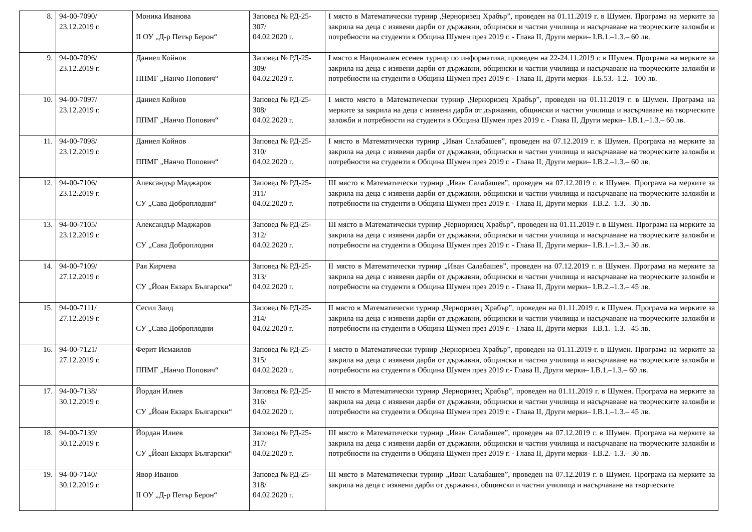| 8. | 94-00-7090/ 23.12.2019 г. | Моника Иванова II ОУ „Д-р Петър Берон“ | Заповед № РД-25-307/ 04.02.2020 г. | I място в Математически турнир „Черноризец Храбър”, проведен на 01.11.2019 г. в Шумен. Програма на мерките за закрила на деца с изявени дарби от държавни, общински и частни училища и насърчаване на творческите заложби и потребности на студенти в Община Шумен през 2019 г. - Глава II, Други мерки– I.В.1.–1.3.– 60 лв. |
| 9. | 94-00-7096/ 23.12.2019 г. | Даниел Койнов ППМГ „Нанчо Попович“ | Заповед № РД-25-309/ 04.02.2020 г. | I място в Национален есенен турнир по информатика, проведен на 22-24.11.2019 г. в Шумен. Програма на мерките за закрила на деца с изявени дарби от държавни, общински и частни училища и насърчаване на творческите заложби и потребности на студенти в Община Шумен през 2019 г. - Глава II, Други мерки– I.Б.53.–1.2.– 100 лв. |
| 10. | 94-00-7097/ 23.12.2019 г. | Даниел Койнов ППМГ „Нанчо Попович“ | Заповед № РД-25-308/ 04.02.2020 г. | I място място в Математически турнир „Черноризец Храбър”, проведен на 01.11.2019 г. в Шумен. Програма на мерките за закрила на деца с изявени дарби от държавни, общински и частни училища и насърчаване на творческите заложби и потребности на студенти в Община Шумен през 2019 г. - Глава II, Други мерки– I.В.1.–1.3.– 60 лв. |
| 11. | 94-00-7098/ 23.12.2019 г. | Даниел Койнов ППМГ „Нанчо Попович“ | Заповед № РД-25-310/ 04.02.2020 г. | I място в Математически турнир „Иван Салабашев”, проведен на 07.12.2019 г. в Шумен. Програма на мерките за закрила на деца с изявени дарби от държавни, общински и частни училища и насърчаване на творческите заложби и потребности на студенти в Община Шумен през 2019 г. - Глава II, Други мерки– I.В.2.–1.3.– 60 лв. |
| 12. | 94-00-7106/ 23.12.2019 г. | Александър Маджаров СУ „Сава Доброплодни“ | Заповед № РД-25-311/ 04.02.2020 г. | III място в Математически турнир „Иван Салабашев”, проведен на 07.12.2019 г. в Шумен. Програма на мерките за закрила на деца с изявени дарби от държавни, общински и частни училища и насърчаване на творческите заложби и потребности на студенти в Община Шумен през 2019 г. - Глава II, Други мерки– I.В.2.–1.3.– 30 лв. |
| 13. | 94-00-7105/ 23.12.2019 г. | Александър Маджаров СУ „Сава Доброплодни | Заповед № РД-25-312/ 04.02.2020 г. | III място в Математически турнир „Черноризец Храбър”, проведен на 01.11.2019 г. в Шумен. Програма на мерките за закрила на деца с изявени дарби от държавни, общински и частни училища и насърчаване на творческите заложби и потребности на студенти в Община Шумен през 2019 г. - Глава II, Други мерки– I.В.1.–1.3.– 30 лв. |
| 14. | 94-00-7109/ 27.12.2019 г. | Рая Кирчева СУ „Йоан Екзарх Български“ | Заповед № РД-25-313/ 04.02.2020 г. | II място в Математически турнир „Иван Салабашев”, проведен на 07.12.2019 г. в Шумен. Програма на мерките за закрила на деца с изявени дарби от държавни, общински и частни училища и насърчаване на творческите заложби и потребности на студенти в Община Шумен през 2019 г. - Глава II, Други мерки– I.В.2.–1.3.– 45 лв. |
| 15. | 94-00-7111/ 27.12.2019 г. | Сесил Заид СУ „Сава Доброплодни | Заповед № РД-25-314/ 04.02.2020 г. | II място в Математически турнир „Черноризец Храбър”, проведен на 01.11.2019 г. в Шумен. Програма на мерките за закрила на деца с изявени дарби от държавни, общински и частни училища и насърчаване на творческите заложби и потребности на студенти в Община Шумен през 2019 г. - Глава II, Други мерки– I.В.1.–1.3.– 45 лв. |
| 16. | 94-00-7121/ 27.12.2019 г. | Ферит Исмаилов ППМГ „Нанчо Попович“ | Заповед № РД-25-315/ 04.02.2020 г. | I място в Математически турнир „Черноризец Храбър”, проведен на 01.11.2019 г. в Шумен. Програма на мерките за закрила на деца с изявени дарби от държавни, общински и частни училища и насърчаване на творческите заложби и потребности на студенти в Община Шумен през 2019 г.- Глава II, Други мерки– I.В.1.–1.3.– 60 лв. |
| 17. | 94-00-7138/ 30.12.2019 г. | Йордан Илиев СУ „Йоан Екзарх Български“ | Заповед № РД-25-316/ 04.02.2020 г. | II място в Математически турнир „Черноризец Храбър”, проведен на 01.11.2019 г. в Шумен. Програма на мерките за закрила на деца с изявени дарби от държавни, общински и частни училища и насърчаване на творческите заложби и потребности на студенти в Община Шумен през 2019 г. - Глава II, Други мерки– I.В.1.–1.3.– 45 лв. |
| 18. | 94-00-7139/ 30.12.2019 г. | Йордан Илиев СУ „Йоан Екзарх Български“ | Заповед № РД-25-317/ 04.02.2020 г. | III място в Математически турнир „Иван Салабашев”, проведен на 07.12.2019 г. в Шумен. Програма на мерките за закрила на деца с изявени дарби от държавни, общински и частни училища и насърчаване на творческите заложби и потребности на студенти в Община Шумен през 2019 г. - Глава II, Други мерки– I.В.2.–1.3.– 30 лв. |
| 19. | 94-00-7140/ 30.12.2019 г. | Явор Иванов II ОУ „Д-р Петър Берон“ | Заповед № РД-25-318/ 04.02.2020 г. | III място в Математически турнир „Иван Салабашев”, проведен на 07.12.2019 г. в Шумен. Програма на мерките за закрила на деца с изявени дарби от държавни, общински и частни училища и насърчаване на творческите |